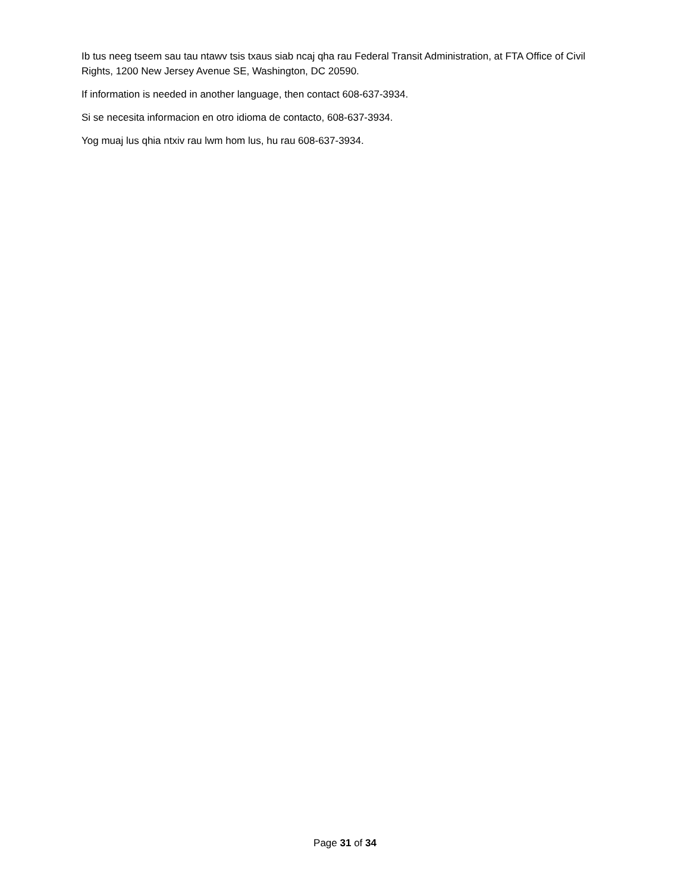Ib tus neeg tseem sau tau ntawv tsis txaus siab ncaj qha rau Federal Transit Administration, at FTA Office of Civil Rights, 1200 New Jersey Avenue SE, Washington, DC 20590.
If information is needed in another language, then contact 608-637-3934.
Si se necesita informacion en otro idioma de contacto, 608-637-3934.
Yog muaj lus qhia ntxiv rau lwm hom lus, hu rau 608-637-3934.
Page 31 of 34